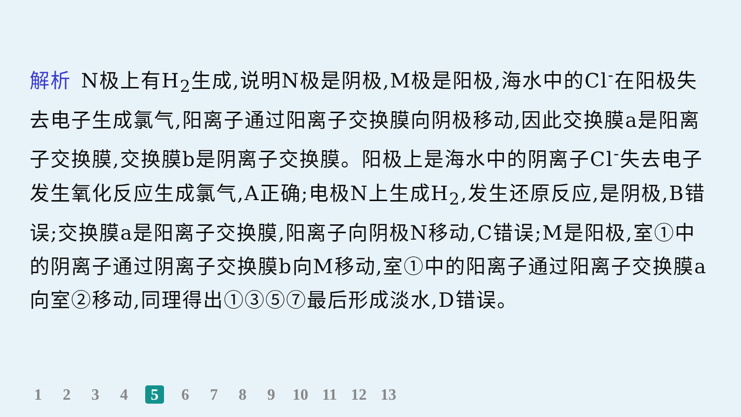解析 N极上有H<sub>2</sub>生成,说明N极是阴极,M极是阳极,海水中的Cl<sup>-</sup>在阳极失去电子生成氯气,阳离子通过阳离子交换膜向阴极移动,因此交换膜a是阳离子交换膜,交换膜b是阴离子交换膜。阳极上是海水中的阴离子Cl<sup>-</sup>失去电子发生氧化反应生成氯气,A正确;电极N上生成H<sub>2</sub>,发生还原反应,是阴极,B错误;交换膜a是阳离子交换膜,阳离子向阴极N移动,C错误;M是阳极,室①中的阴离子通过阴离子交换膜b向M移动,室①中的阳离子通过阳离子交换膜a向室②移动,同理得出①③⑤⑦最后形成淡水,D错误。
1 2 3 4 5 6 7 8 9 10 11 12 13